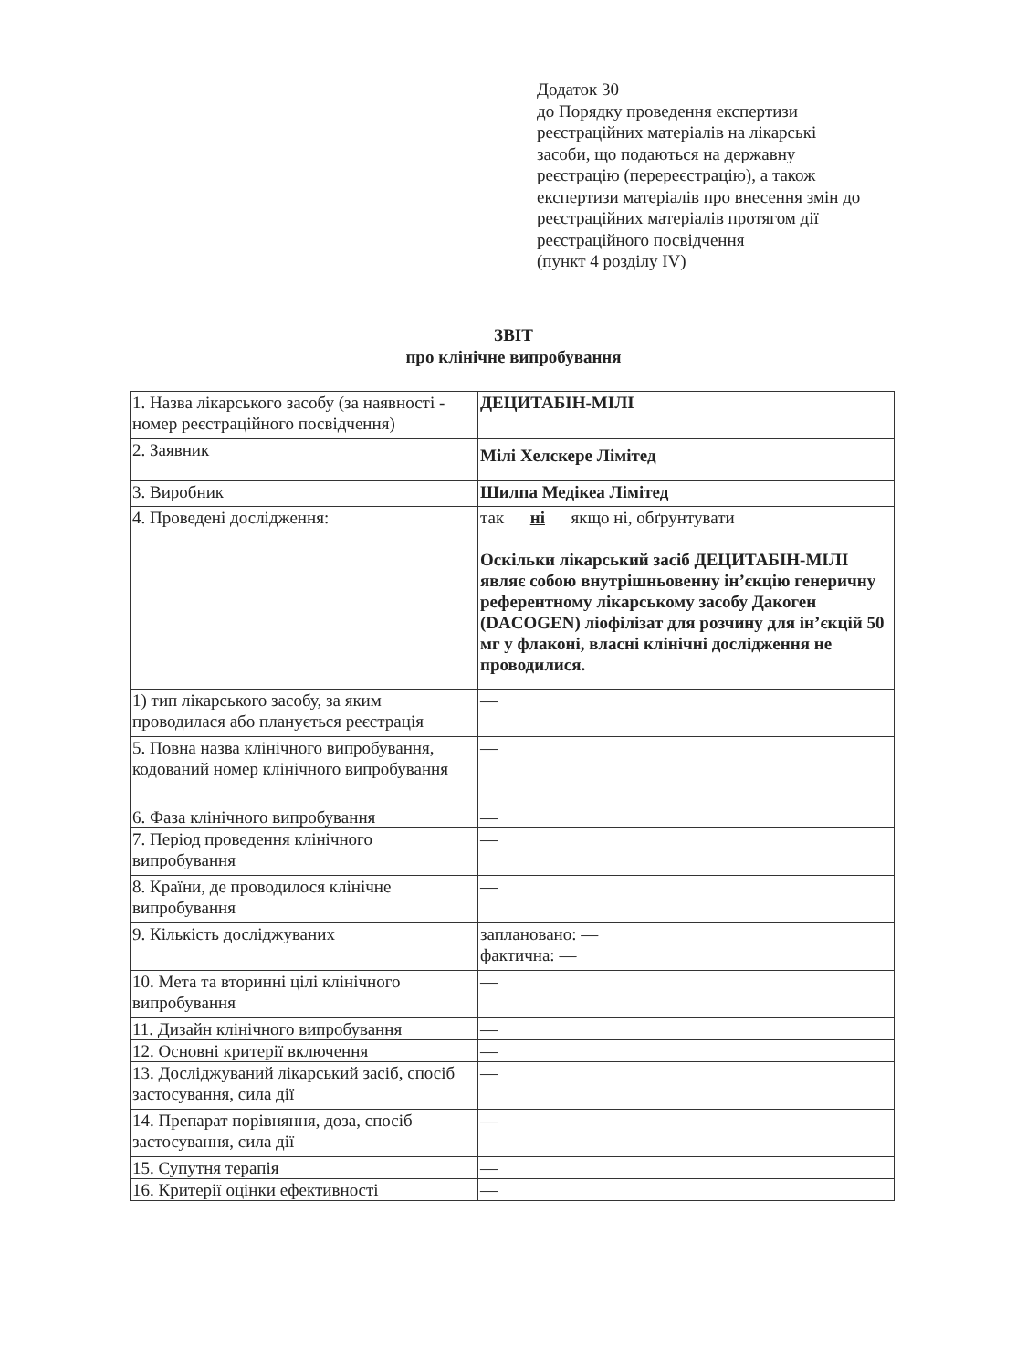Додаток 30
до Порядку проведення експертизи реєстраційних матеріалів на лікарські засоби, що подаються на державну реєстрацію (перереєстрацію), а також експертизи матеріалів про внесення змін до реєстраційних матеріалів протягом дії реєстраційного посвідчення
(пункт 4 розділу IV)
ЗВІТ
про клінічне випробування
| 1. Назва лікарського засобу (за наявності - номер реєстраційного посвідчення) | ДЕЦИТАБІН-МІЛІ |
| 2. Заявник | Мілі Хелскере Лімітед |
| 3. Виробник | Шилпа Медікеа Лімітед |
| 4. Проведені дослідження: | так ні якщо ні, обґрунтувати Оскільки лікарський засіб ДЕЦИТАБІН-МІЛІ являє собою внутрішньовенну ін’єкцію генеричну референтному лікарському засобу Дакоген (DACOGEN) ліофілізат для розчину для ін’єкцій 50 мг у флаконі, власні клінічні дослідження не проводилися. |
| 1) тип лікарського засобу, за яким проводилася або планується реєстрація | — |
| 5. Повна назва клінічного випробування, кодований номер клінічного випробування | — |
| 6. Фаза клінічного випробування | — |
| 7. Період проведення клінічного випробування | — |
| 8. Країни, де проводилося клінічне випробування | — |
| 9. Кількість досліджуваних | заплановано: — фактична: — |
| 10. Мета та вторинні цілі клінічного випробування | — |
| 11. Дизайн клінічного випробування | — |
| 12. Основні критерії включення | — |
| 13. Досліджуваний лікарський засіб, спосіб застосування, сила дії | — |
| 14. Препарат порівняння, доза, спосіб застосування, сила дії | — |
| 15. Супутня терапія | — |
| 16. Критерії оцінки ефективності | — |